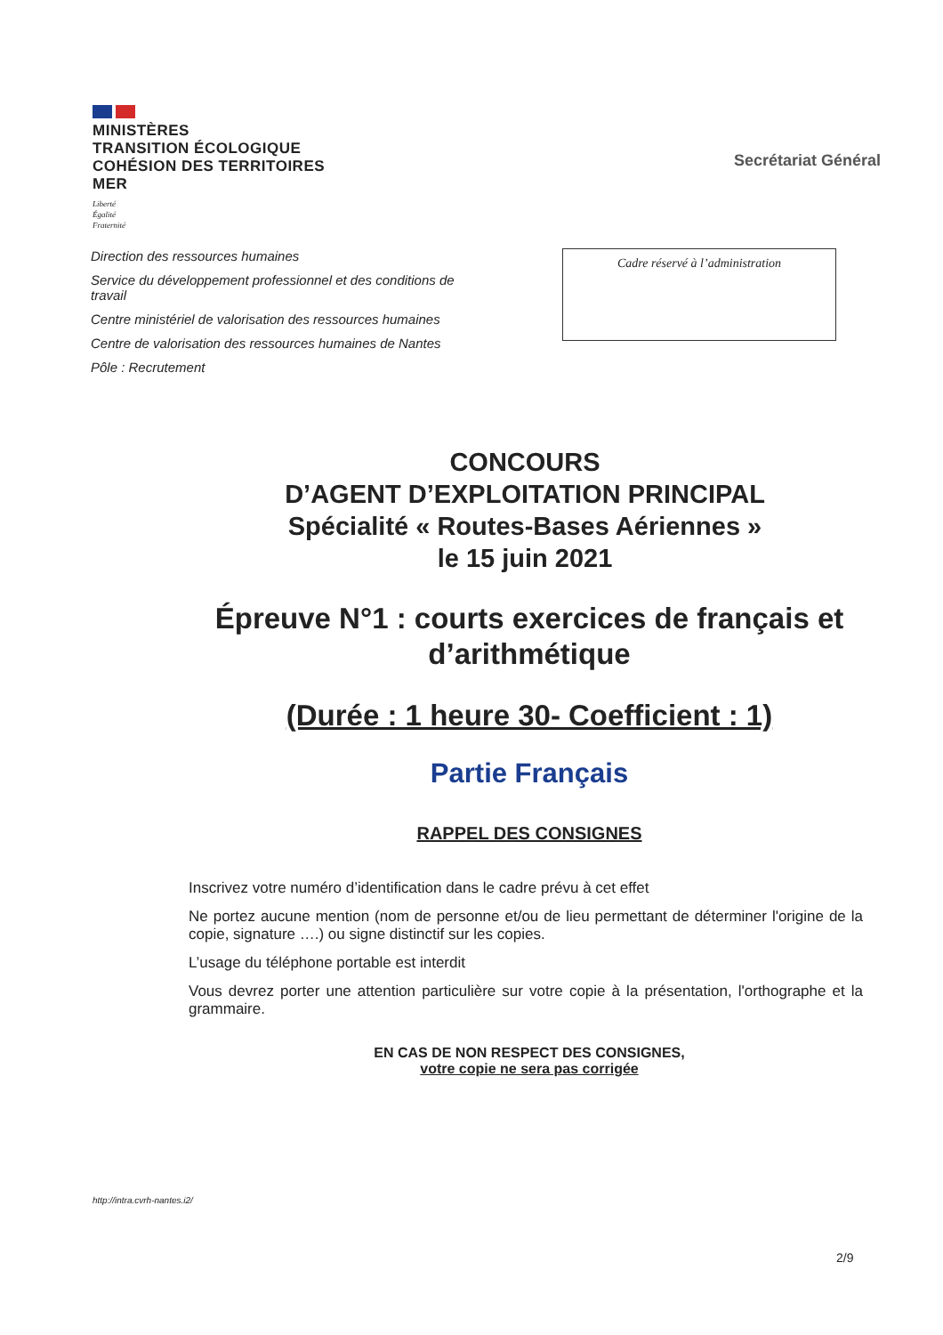MINISTÈRES
TRANSITION ÉCOLOGIQUE
COHÉSION DES TERRITOIRES
MER
Liberté
Égalité
Fraternité
Secrétariat Général
Direction des ressources humaines
Service du développement professionnel et des conditions de travail
Centre ministériel de valorisation des ressources humaines
Centre de valorisation des ressources humaines de Nantes
Pôle : Recrutement
Cadre réservé à l’administration
CONCOURS
D’AGENT D’EXPLOITATION PRINCIPAL
Spécialité « Routes-Bases Aériennes »
le 15 juin 2021
Épreuve N°1 : courts exercices de français et d’arithmétique
(Durée : 1 heure 30- Coefficient : 1)
Partie Français
RAPPEL DES CONSIGNES
Inscrivez votre numéro d’identification dans le cadre prévu à cet effet
Ne portez aucune mention (nom de personne et/ou de lieu permettant de déterminer l'origine de la copie, signature ….) ou signe distinctif sur les copies.
L’usage du téléphone portable est interdit
Vous devrez porter une attention particulière sur votre copie à la présentation, l'orthographe et la grammaire.
EN CAS DE NON RESPECT DES CONSIGNES,
votre copie ne sera pas corrigée
http://intra.cvrh-nantes.i2/
2/9